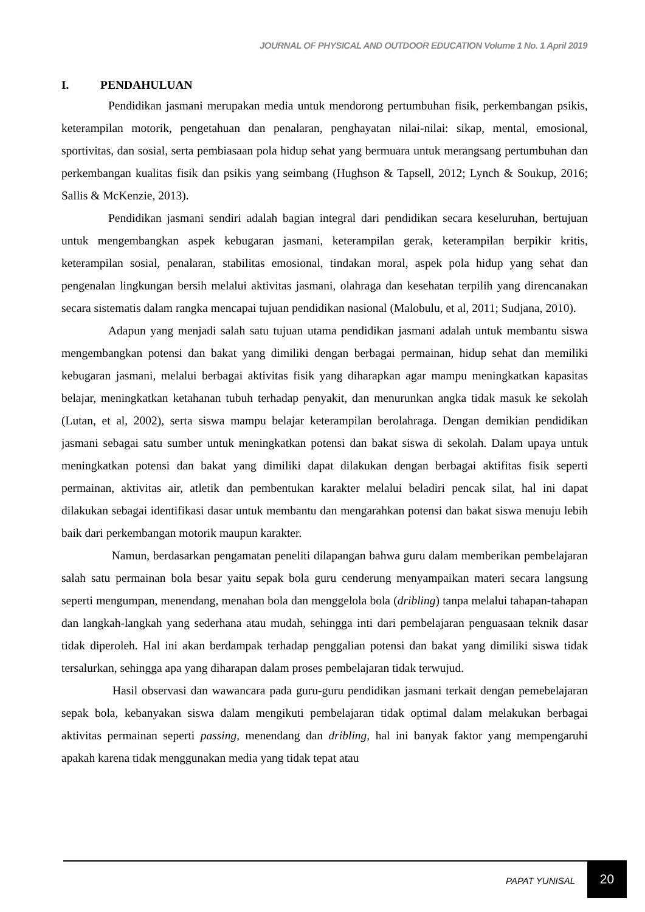JOURNAL OF PHYSICAL AND OUTDOOR EDUCATION Volume 1 No. 1 April 2019
I. PENDAHULUAN
Pendidikan jasmani merupakan media untuk mendorong pertumbuhan fisik, perkembangan psikis, keterampilan motorik, pengetahuan dan penalaran, penghayatan nilai-nilai: sikap, mental, emosional, sportivitas, dan sosial, serta pembiasaan pola hidup sehat yang bermuara untuk merangsang pertumbuhan dan perkembangan kualitas fisik dan psikis yang seimbang (Hughson & Tapsell, 2012; Lynch & Soukup, 2016; Sallis & McKenzie, 2013).
Pendidikan jasmani sendiri adalah bagian integral dari pendidikan secara keseluruhan, bertujuan untuk mengembangkan aspek kebugaran jasmani, keterampilan gerak, keterampilan berpikir kritis, keterampilan sosial, penalaran, stabilitas emosional, tindakan moral, aspek pola hidup yang sehat dan pengenalan lingkungan bersih melalui aktivitas jasmani, olahraga dan kesehatan terpilih yang direncanakan secara sistematis dalam rangka mencapai tujuan pendidikan nasional (Malobulu, et al, 2011; Sudjana, 2010).
Adapun yang menjadi salah satu tujuan utama pendidikan jasmani adalah untuk membantu siswa mengembangkan potensi dan bakat yang dimiliki dengan berbagai permainan, hidup sehat dan memiliki kebugaran jasmani, melalui berbagai aktivitas fisik yang diharapkan agar mampu meningkatkan kapasitas belajar, meningkatkan ketahanan tubuh terhadap penyakit, dan menurunkan angka tidak masuk ke sekolah (Lutan, et al, 2002), serta siswa mampu belajar keterampilan berolahraga. Dengan demikian pendidikan jasmani sebagai satu sumber untuk meningkatkan potensi dan bakat siswa di sekolah. Dalam upaya untuk meningkatkan potensi dan bakat yang dimiliki dapat dilakukan dengan berbagai aktifitas fisik seperti permainan, aktivitas air, atletik dan pembentukan karakter melalui beladiri pencak silat, hal ini dapat dilakukan sebagai identifikasi dasar untuk membantu dan mengarahkan potensi dan bakat siswa menuju lebih baik dari perkembangan motorik maupun karakter.
Namun, berdasarkan pengamatan peneliti dilapangan bahwa guru dalam memberikan pembelajaran salah satu permainan bola besar yaitu sepak bola guru cenderung menyampaikan materi secara langsung seperti mengumpan, menendang, menahan bola dan menggelola bola (dribling) tanpa melalui tahapan-tahapan dan langkah-langkah yang sederhana atau mudah, sehingga inti dari pembelajaran penguasaan teknik dasar tidak diperoleh. Hal ini akan berdampak terhadap penggalian potensi dan bakat yang dimiliki siswa tidak tersalurkan, sehingga apa yang diharapan dalam proses pembelajaran tidak terwujud.
Hasil observasi dan wawancara pada guru-guru pendidikan jasmani terkait dengan pemebelajaran sepak bola, kebanyakan siswa dalam mengikuti pembelajaran tidak optimal dalam melakukan berbagai aktivitas permainan seperti passing, menendang dan dribling, hal ini banyak faktor yang mempengaruhi apakah karena tidak menggunakan media yang tidak tepat atau
PAPAT YUNISAL
20